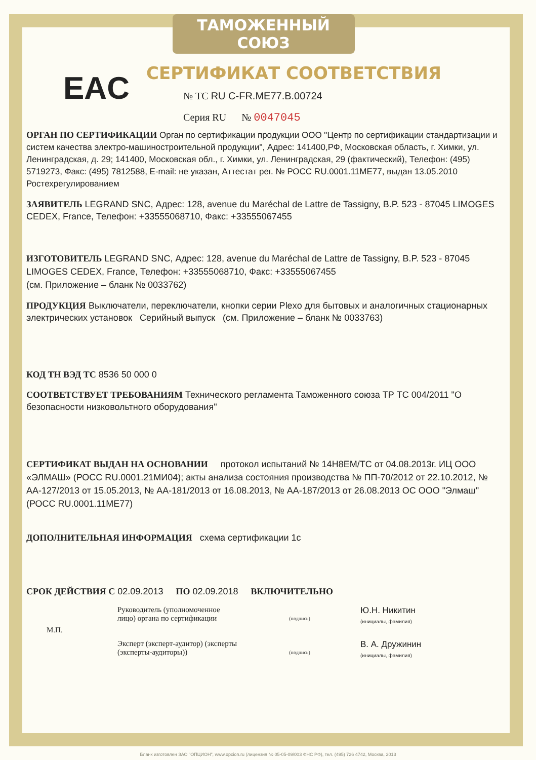ТАМОЖЕННЫЙ СОЮЗ
СЕРТИФИКАТ СООТВЕТСТВИЯ
EAC
№ ТС RU C-FR.ME77.B.00724
Серия RU № 0047045
ОРГАН ПО СЕРТИФИКАЦИИ Орган по сертификации продукции ООО "Центр по сертификации стандартизации и систем качества электро-машиностроительной продукции", Адрес: 141400,РФ, Московская область, г. Химки, ул. Ленинградская, д. 29; 141400, Московская обл., г. Химки, ул. Ленинградская, 29 (фактический), Телефон: (495) 5719273, Факс: (495) 7812588, E-mail: не указан, Аттестат рег. № РОСС RU.0001.11ME77, выдан 13.05.2010 Ростехрегулированием
ЗАЯВИТЕЛЬ LEGRAND SNC, Адрес: 128, avenue du Maréchal de Lattre de Tassigny, B.P. 523 - 87045 LIMOGES CEDEX, France, Телефон: +33555068710, Факс: +33555067455
ИЗГОТОВИТЕЛЬ LEGRAND SNC, Адрес: 128, avenue du Maréchal de Lattre de Tassigny, B.P. 523 - 87045 LIMOGES CEDEX, France, Телефон: +33555068710, Факс: +33555067455
(см. Приложение – бланк № 0033762)
ПРОДУКЦИЯ Выключатели, переключатели, кнопки серии Plexo для бытовых и аналогичных стационарных электрических установок Серийный выпуск (см. Приложение – бланк № 0033763)
КОД ТН ВЭД ТС 8536 50 000 0
СООТВЕТСТВУЕТ ТРЕБОВАНИЯМ Технического регламента Таможенного союза ТР ТС 004/2011 "О безопасности низковольтного оборудования"
СЕРТИФИКАТ ВЫДАН НА ОСНОВАНИИ протокол испытаний № 14H8EM/TC от 04.08.2013г. ИЦ ООО «ЭЛМАШ» (РОСС RU.0001.21МИ04); акты анализа состояния производства № ПП-70/2012 от 22.10.2012, № АА-127/2013 от 15.05.2013, № АА-181/2013 от 16.08.2013, № АА-187/2013 от 26.08.2013 ОС ООО "Элмаш" (РОСС RU.0001.11ME77)
ДОПОЛНИТЕЛЬНАЯ ИНФОРМАЦИЯ схема сертификации 1с
СРОК ДЕЙСТВИЯ С 02.09.2013 ПО 02.09.2018 ВКЛЮЧИТЕЛЬНО
Руководитель (уполномоченное лицо) органа по сертификации
(подпись)
Ю.Н. Никитин
(инициалы, фамилия)
М.П.
Эксперт (эксперт-аудитор) (эксперты (эксперты-аудиторы))
(подпись)
В. А. Дружинин
(инициалы, фамилия)
Бланк изготовлен ЗАО "ОПЦИОН", www.opcion.ru (лицензия № 05-05-09/003 ФНС РФ), тел. (495) 726 4742, Москва, 2013